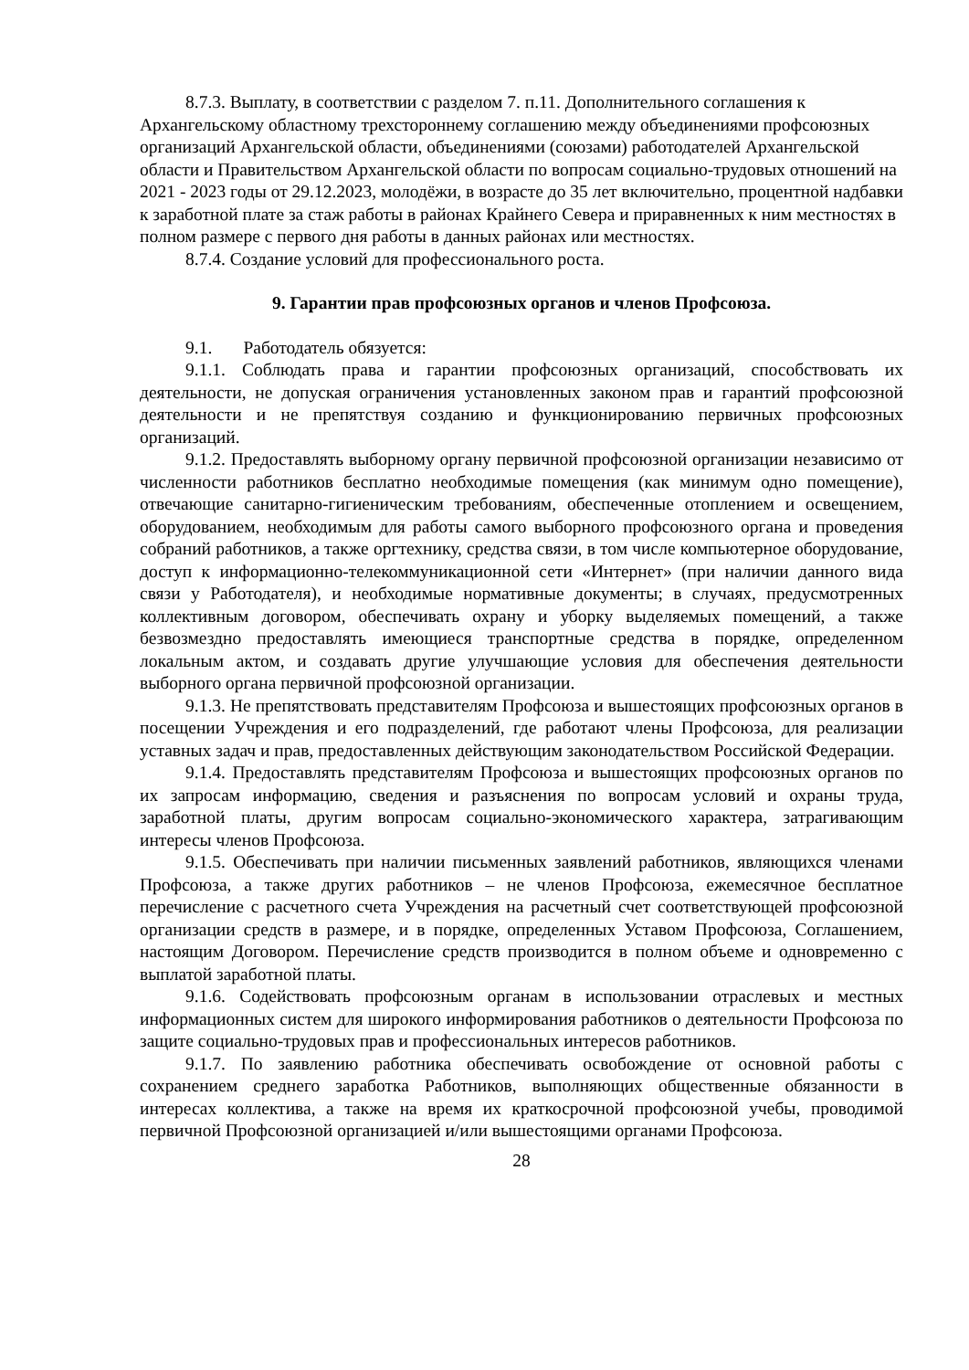8.7.3. Выплату, в соответствии с разделом 7. п.11. Дополнительного соглашения к Архангельскому областному трехстороннему соглашению между объединениями профсоюзных организаций Архангельской области, объединениями (союзами) работодателей Архангельской области и Правительством Архангельской области по вопросам социально-трудовых отношений на 2021 - 2023 годы от 29.12.2023, молодёжи, в возрасте до 35 лет включительно, процентной надбавки к заработной плате за стаж работы в районах Крайнего Севера и приравненных к ним местностях в полном размере с первого дня работы в данных районах или местностях.
8.7.4. Создание условий для профессионального роста.
9. Гарантии прав профсоюзных органов и членов Профсоюза.
9.1. Работодатель обязуется:
9.1.1. Соблюдать права и гарантии профсоюзных организаций, способствовать их деятельности, не допуская ограничения установленных законом прав и гарантий профсоюзной деятельности и не препятствуя созданию и функционированию первичных профсоюзных организаций.
9.1.2. Предоставлять выборному органу первичной профсоюзной организации независимо от численности работников бесплатно необходимые помещения (как минимум одно помещение), отвечающие санитарно-гигиеническим требованиям, обеспеченные отоплением и освещением, оборудованием, необходимым для работы самого выборного профсоюзного органа и проведения собраний работников, а также оргтехнику, средства связи, в том числе компьютерное оборудование, доступ к информационно-телекоммуникационной сети «Интернет» (при наличии данного вида связи у Работодателя), и необходимые нормативные документы; в случаях, предусмотренных коллективным договором, обеспечивать охрану и уборку выделяемых помещений, а также безвозмездно предоставлять имеющиеся транспортные средства в порядке, определенном локальным актом, и создавать другие улучшающие условия для обеспечения деятельности выборного органа первичной профсоюзной организации.
9.1.3. Не препятствовать представителям Профсоюза и вышестоящих профсоюзных органов в посещении Учреждения и его подразделений, где работают члены Профсоюза, для реализации уставных задач и прав, предоставленных действующим законодательством Российской Федерации.
9.1.4. Предоставлять представителям Профсоюза и вышестоящих профсоюзных органов по их запросам информацию, сведения и разъяснения по вопросам условий и охраны труда, заработной платы, другим вопросам социально-экономического характера, затрагивающим интересы членов Профсоюза.
9.1.5. Обеспечивать при наличии письменных заявлений работников, являющихся членами Профсоюза, а также других работников – не членов Профсоюза, ежемесячное бесплатное перечисление с расчетного счета Учреждения на расчетный счет соответствующей профсоюзной организации средств в размере, и в порядке, определенных Уставом Профсоюза, Соглашением, настоящим Договором. Перечисление средств производится в полном объеме и одновременно с выплатой заработной платы.
9.1.6. Содействовать профсоюзным органам в использовании отраслевых и местных информационных систем для широкого информирования работников о деятельности Профсоюза по защите социально-трудовых прав и профессиональных интересов работников.
9.1.7. По заявлению работника обеспечивать освобождение от основной работы с сохранением среднего заработка Работников, выполняющих общественные обязанности в интересах коллектива, а также на время их краткосрочной профсоюзной учебы, проводимой первичной Профсоюзной организацией и/или вышестоящими органами Профсоюза.
28